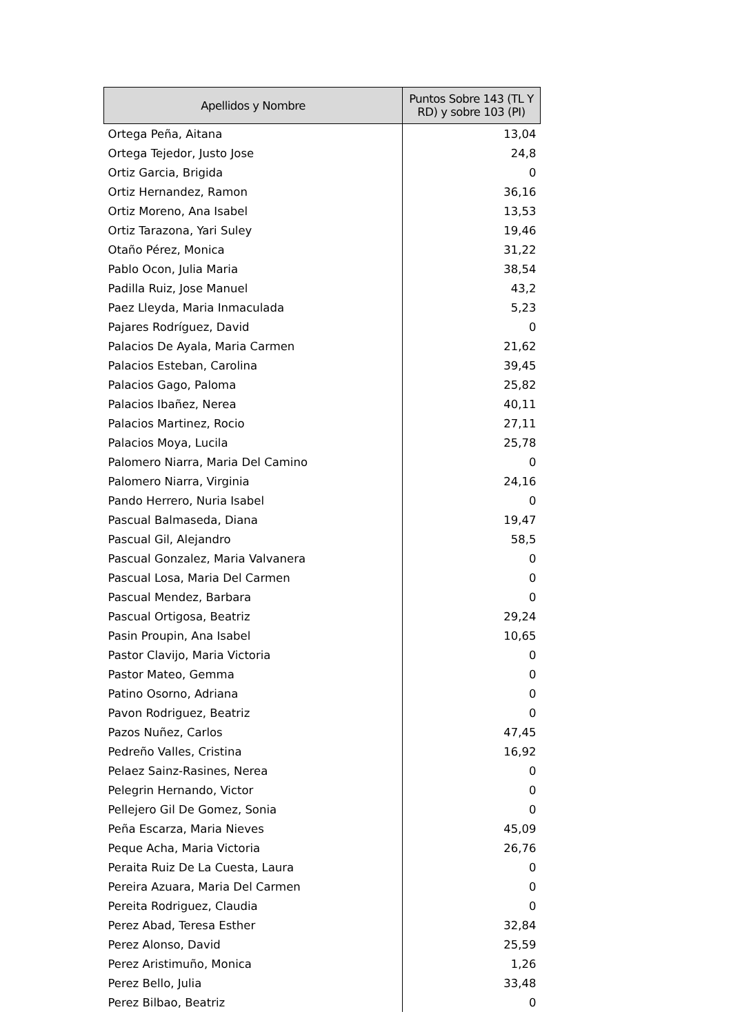| Apellidos y Nombre | Puntos Sobre 143 (TL Y RD) y sobre 103 (PI) |
| --- | --- |
| Ortega Peña, Aitana | 13,04 |
| Ortega Tejedor, Justo Jose | 24,8 |
| Ortiz Garcia, Brigida | 0 |
| Ortiz Hernandez, Ramon | 36,16 |
| Ortiz Moreno, Ana Isabel | 13,53 |
| Ortiz Tarazona, Yari Suley | 19,46 |
| Otaño Pérez, Monica | 31,22 |
| Pablo Ocon, Julia Maria | 38,54 |
| Padilla Ruiz, Jose Manuel | 43,2 |
| Paez Lleyda, Maria Inmaculada | 5,23 |
| Pajares Rodríguez, David | 0 |
| Palacios De Ayala, Maria Carmen | 21,62 |
| Palacios Esteban, Carolina | 39,45 |
| Palacios Gago, Paloma | 25,82 |
| Palacios Ibañez, Nerea | 40,11 |
| Palacios Martinez, Rocio | 27,11 |
| Palacios Moya, Lucila | 25,78 |
| Palomero Niarra, Maria Del Camino | 0 |
| Palomero Niarra, Virginia | 24,16 |
| Pando Herrero, Nuria Isabel | 0 |
| Pascual Balmaseda, Diana | 19,47 |
| Pascual Gil, Alejandro | 58,5 |
| Pascual Gonzalez, Maria Valvanera | 0 |
| Pascual Losa, Maria Del Carmen | 0 |
| Pascual Mendez, Barbara | 0 |
| Pascual Ortigosa, Beatriz | 29,24 |
| Pasin Proupin, Ana Isabel | 10,65 |
| Pastor Clavijo, Maria Victoria | 0 |
| Pastor Mateo, Gemma | 0 |
| Patino Osorno, Adriana | 0 |
| Pavon Rodriguez, Beatriz | 0 |
| Pazos Nuñez, Carlos | 47,45 |
| Pedreño Valles, Cristina | 16,92 |
| Pelaez Sainz-Rasines, Nerea | 0 |
| Pelegrin Hernando, Victor | 0 |
| Pellejero Gil De Gomez, Sonia | 0 |
| Peña Escarza, Maria Nieves | 45,09 |
| Peque Acha, Maria Victoria | 26,76 |
| Peraita Ruiz De La Cuesta, Laura | 0 |
| Pereira Azuara, Maria Del Carmen | 0 |
| Pereita Rodriguez, Claudia | 0 |
| Perez Abad, Teresa Esther | 32,84 |
| Perez Alonso, David | 25,59 |
| Perez Aristimuño, Monica | 1,26 |
| Perez Bello, Julia | 33,48 |
| Perez Bilbao, Beatriz | 0 |